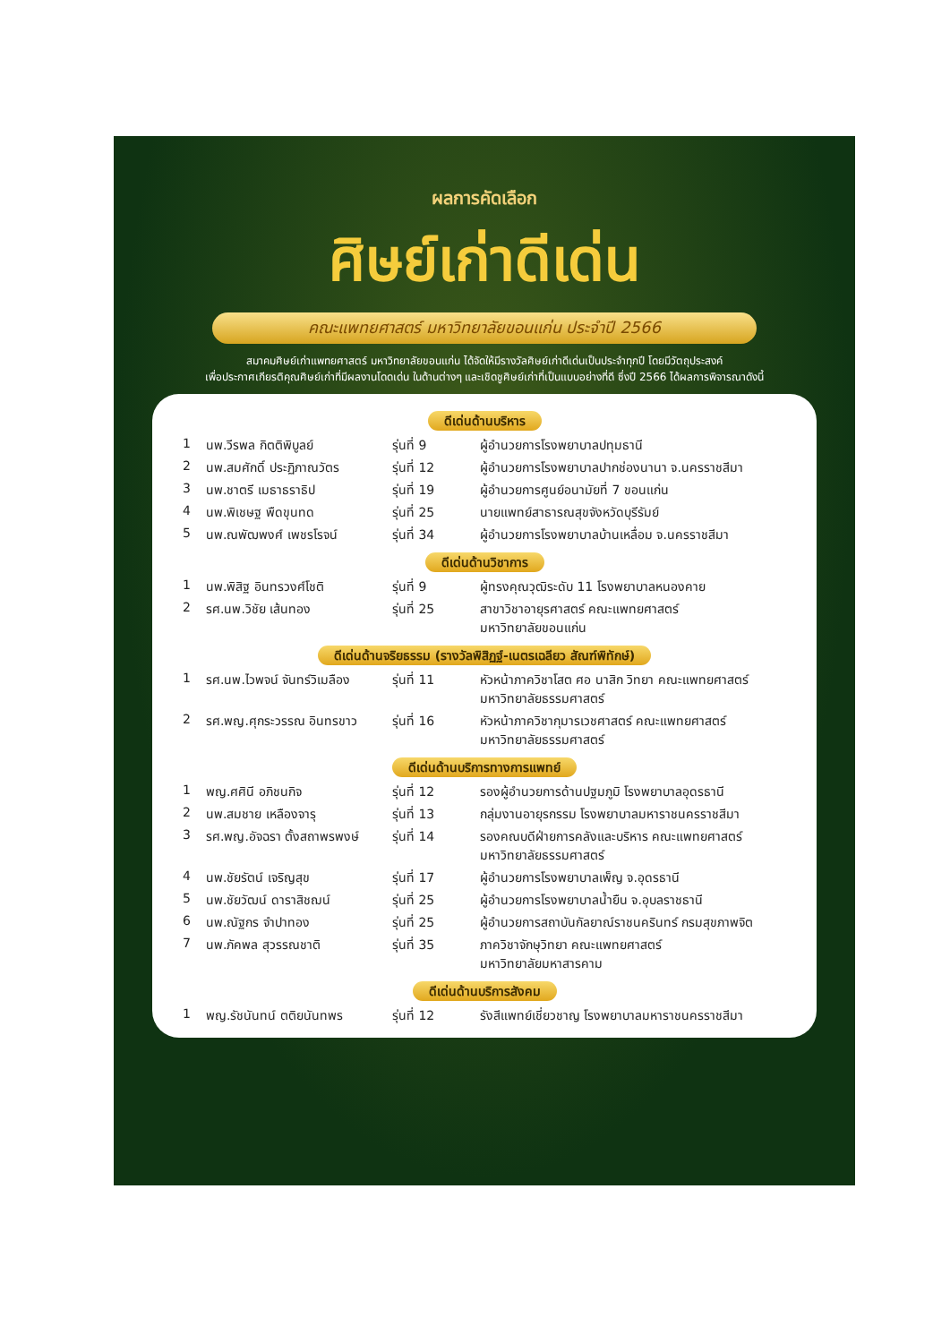ผลการคัดเลือก
ศิษย์เก่าดีเด่น
คณะแพทยศาสตร์ มหาวิทยาลัยขอนแก่น ประจำปี 2566
สมาคมศิษย์เก่าแพทยศาสตร์ มหาวิทยาลัยขอนแก่น ได้จัดให้มีรางวัลศิษย์เก่าดีเด่นเป็นประจำทุกปี โดยมีวัตถุประสงค์
เพื่อประกาศเกียรติคุณศิษย์เก่าที่มีผลงานโดดเด่น ในด้านต่างๆ และเชิดชูศิษย์เก่าที่เป็นแบบอย่างที่ดี ซึ่งปี 2566 ได้ผลการพิจารณาดังนี้
ดีเด่นด้านบริหาร
| 1 | นพ.วีรพล กิตติพิบูลย์ | รุ่นที่ 9 | ผู้อำนวยการโรงพยาบาลปทุมธานี |
| 2 | นพ.สมศักดิ์ ประฏิภาณวัตร | รุ่นที่ 12 | ผู้อำนวยการโรงพยาบาลปากช่องนานา จ.นครราชสีมา |
| 3 | นพ.ชาตรี เมธาธราธิป | รุ่นที่ 19 | ผู้อำนวยการศูนย์อนามัยที่ 7 ขอนแก่น |
| 4 | นพ.พิเชษฐ พืดขุนทด | รุ่นที่ 25 | นายแพทย์สาธารณสุขจังหวัดบุรีรัมย์ |
| 5 | นพ.ณพัฒพงศ์ เพชรโรจน์ | รุ่นที่ 34 | ผู้อำนวยการโรงพยาบาลบ้านเหลื่อม จ.นครราชสีมา |
ดีเด่นด้านวิชาการ
| 1 | นพ.พิสิฐ อินทรวงศ์โชติ | รุ่นที่ 9 | ผู้ทรงคุณวุฒิระดับ 11 โรงพยาบาลหนองคาย |
| 2 | รศ.นพ.วิชัย เส้นทอง | รุ่นที่ 25 | สาขาวิชาอายุรศาสตร์ คณะแพทยศาสตร์ มหาวิทยาลัยขอนแก่น |
ดีเด่นด้านจริยธรรม (รางวัลพิสิฏฐ์-เนตรเฉลียว สัณฑ์พิทักษ์)
| 1 | รศ.นพ.ไวพจน์ จันทร์วิเมลือง | รุ่นที่ 11 | หัวหน้าภาควิชาโสต ศอ นาสิก วิทยา คณะแพทยศาสตร์ มหาวิทยาลัยธรรมศาสตร์ |
| 2 | รศ.พญ.ศุกระวรรณ อินทรขาว | รุ่นที่ 16 | หัวหน้าภาควิชากุมารเวชศาสตร์ คณะแพทยศาสตร์ มหาวิทยาลัยธรรมศาสตร์ |
ดีเด่นด้านบริการทางการแพทย์
| 1 | พญ.ศศินี อภิชนกิจ | รุ่นที่ 12 | รองผู้อำนวยการด้านปฐมภูมิ โรงพยาบาลอุดรธานี |
| 2 | นพ.สมชาย เหลืองจารุ | รุ่นที่ 13 | กลุ่มงานอายุรกรรม โรงพยาบาลมหาราชนครราชสีมา |
| 3 | รศ.พญ.อัจฉรา ตั้งสถาพรพงษ์ | รุ่นที่ 14 | รองคณบดีฝ่ายการคลังและบริหาร คณะแพทยศาสตร์ มหาวิทยาลัยธรรมศาสตร์ |
| 4 | นพ.ชัยรัตน์ เจริญสุข | รุ่นที่ 17 | ผู้อำนวยการโรงพยาบาลเพ็ญ จ.อุดรธานี |
| 5 | นพ.ชัยวัฒน์ ดาราสิชฌน์ | รุ่นที่ 25 | ผู้อำนวยการโรงพยาบาลน้ำยืน จ.อุบลราชธานี |
| 6 | นพ.ณัฐกร จำปาทอง | รุ่นที่ 25 | ผู้อำนวยการสถาบันกัลยาณ์ราชนครินทร์ กรมสุขภาพจิต |
| 7 | นพ.ภัคพล สุวรรณชาติ | รุ่นที่ 35 | ภาควิชาจักษุวิทยา คณะแพทยศาสตร์ มหาวิทยาลัยมหาสารคาม |
ดีเด่นด้านบริการสังคม
| 1 | พญ.รัชนันทน์ ตติยนันทพร | รุ่นที่ 12 | รังสีแพทย์เชี่ยวชาญ โรงพยาบาลมหาราชนครราชสีมา |